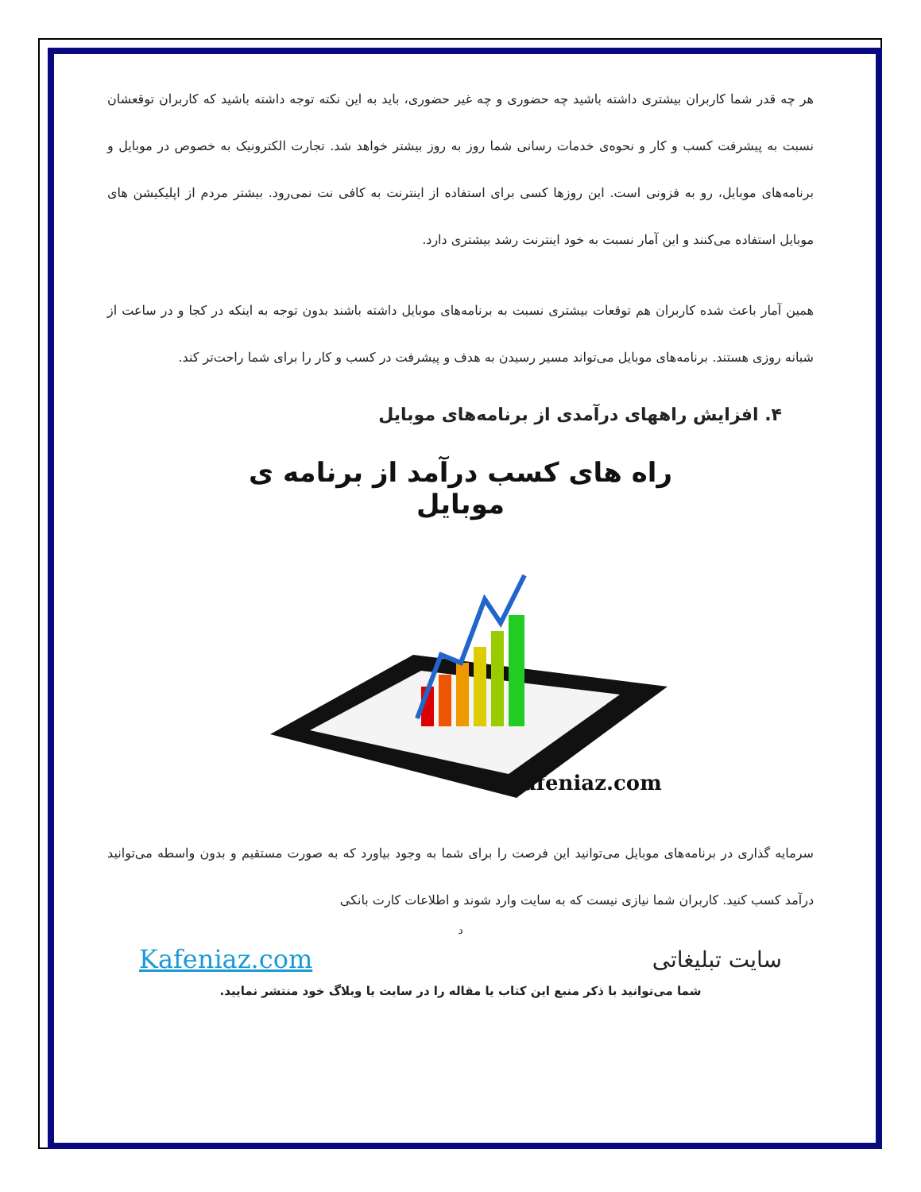هر چه قدر شما کاربران بیشتری داشته باشید چه حضوری و چه غیر حضوری، باید به این نکته توجه داشته باشید که کاربران توقعشان نسبت به پیشرفت کسب و کار و نحوه‌ی خدمات رسانی شما روز به روز بیشتر خواهد شد. تجارت الکترونیک به خصوص در موبایل و برنامه‌های موبایل، رو به فزونی است. این روزها کسی برای استفاده از اینترنت به کافی نت نمی‌رود. بیشتر مردم از اپلیکیشن های موبایل استفاده می‌کنند و این آمار نسبت به خود اینترنت رشد بیشتری دارد.
همین آمار باعث شده کاربران هم توقعات بیشتری نسبت به برنامه‌های موبایل داشته باشند بدون توجه به اینکه در کجا و در ساعت از شبانه روزی هستند. برنامه‌های موبایل می‌تواند مسیر رسیدن به هدف و پیشرفت در کسب و کار را برای شما راحت‌تر کند.
۴. افزایش راههای درآمدی از برنامه‌های موبایل
راه های کسب درآمد از برنامه ی موبایل
kafeniaz.com
سرمایه گذاری در برنامه‌های موبایل می‌توانید این فرصت را برای شما به وجود بیاورد که به صورت مستقیم و بدون واسطه می‌توانید درآمد کسب کنید. کاربران شما نیازی نیست که به سایت وارد شوند و اطلاعات کارت بانکی
د
سایت تبلیغاتی Kafeniaz.com
شما می‌توانید با ذکر منبع این کتاب یا مقاله را در سایت یا وبلاگ خود منتشر نمایید.